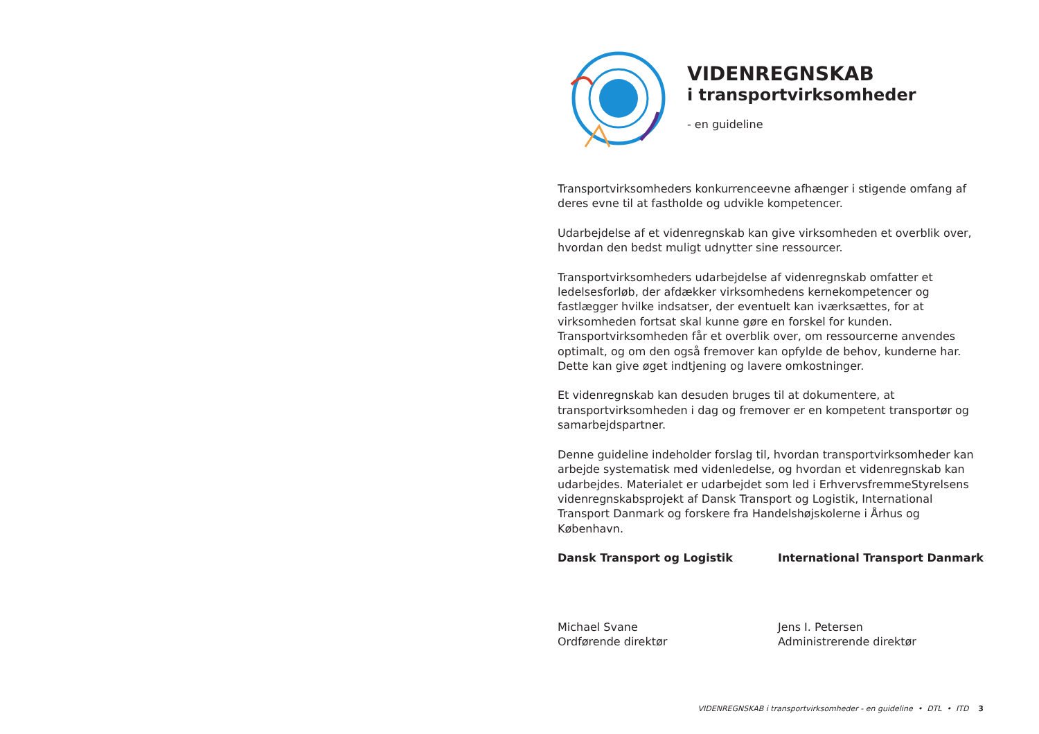VIDENREGNSKAB
i transportvirksomheder
- en guideline
Transportvirksomheders konkurrenceevne afhænger i stigende omfang af deres evne til at fastholde og udvikle kompetencer.
Udarbejdelse af et videnregnskab kan give virksomheden et overblik over, hvordan den bedst muligt udnytter sine ressourcer.
Transportvirksomheders udarbejdelse af videnregnskab omfatter et ledelsesforløb, der afdækker virksomhedens kernekompetencer og fastlægger hvilke indsatser, der eventuelt kan iværksættes, for at virksomheden fortsat skal kunne gøre en forskel for kunden. Transportvirksomheden får et overblik over, om ressourcerne anvendes optimalt, og om den også fremover kan opfylde de behov, kunderne har. Dette kan give øget indtjening og lavere omkostninger.
Et videnregnskab kan desuden bruges til at dokumentere, at transportvirksomheden i dag og fremover er en kompetent transportør og samarbejdspartner.
Denne guideline indeholder forslag til, hvordan transportvirksomheder kan arbejde systematisk med videnledelse, og hvordan et videnregnskab kan udarbejdes. Materialet er udarbejdet som led i ErhvervsfremmeStyrelsens videnregnskabsprojekt af Dansk Transport og Logistik, International Transport Danmark og forskere fra Handelshøjskolerne i Århus og København.
Dansk Transport og Logistik
Michael Svane
Ordførende direktør
International Transport Danmark
Jens I. Petersen
Administrerende direktør
VIDENREGNSKAB i transportvirksomheder - en guideline • DTL • ITD 3